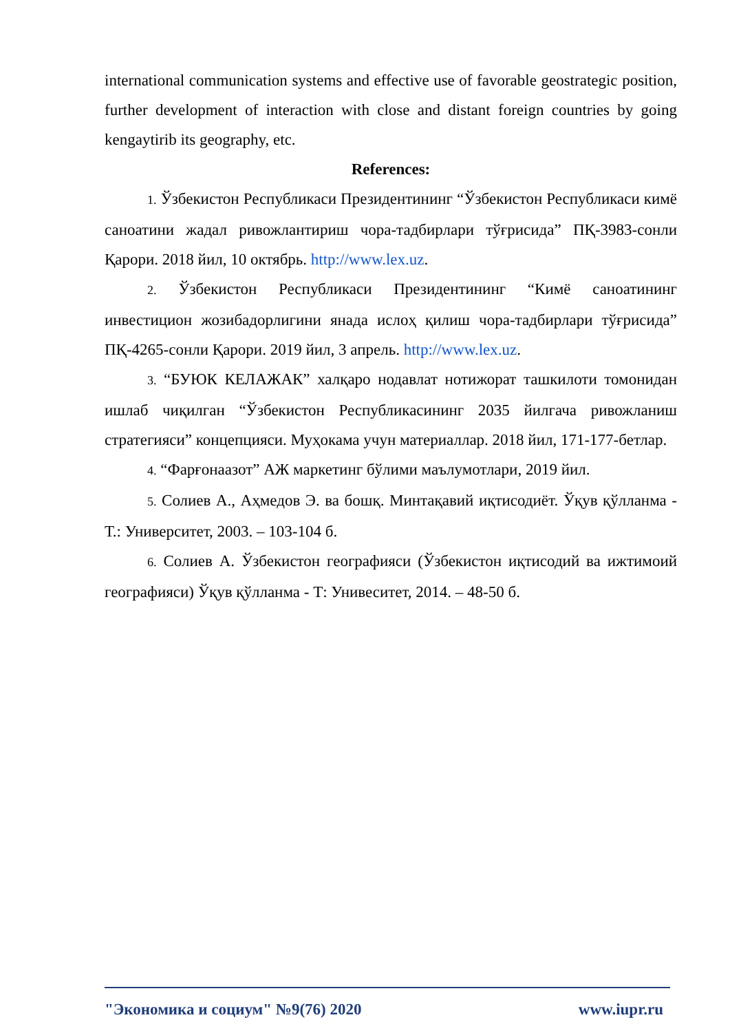international communication systems and effective use of favorable geostrategic position, further development of interaction with close and distant foreign countries by going kengaytirib its geography, etc.
References:
1. Ўзбекистон Республикаси Президентининг “Ўзбекистон Республикаси кимё саноатини жадал ривожлантириш чора-тадбирлари тўғрисида” ПҚ-3983-сонли Қарори. 2018 йил, 10 октябрь. http://www.lex.uz.
2. Ўзбекистон Республикаси Президентининг “Кимё саноатининг инвестицион жозибадорлигини янада ислоҳ қилиш чора-тадбирлари тўғрисида” ПҚ-4265-сонли Қарори. 2019 йил, 3 апрель. http://www.lex.uz.
3. “БУЮК КЕЛАЖАК” халқаро нодавлат нотижорат ташкилоти томонидан ишлаб чиқилган “Ўзбекистон Республикасининг 2035 йилгача ривожланиш стратегияси” концепцияси. Муҳокама учун материаллар. 2018 йил, 171-177-бетлар.
4. “Фарғонаазот” АЖ маркетинг бўлими маълумотлари, 2019 йил.
5. Солиев А., Аҳмедов Э. ва бошқ. Минтақавий иқтисодиёт. Ўқув қўлланма - Т.: Университет, 2003. – 103-104 б.
6. Солиев А. Ўзбекистон географияси (Ўзбекистон иқтисодий ва ижтимоий географияси) Ўқув қўлланма - Т: Унивеситет, 2014. – 48-50 б.
"Экономика и социум" №9(76) 2020 www.iupr.ru